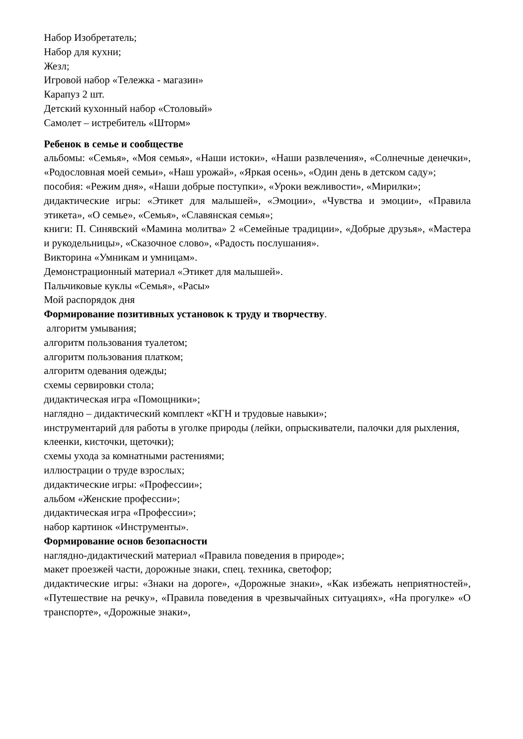Набор Изобретатель;
Набор для кухни;
Жезл;
Игровой набор «Тележка - магазин»
Карапуз 2 шт.
Детский кухонный набор «Столовый»
Самолет – истребитель «Шторм»
Ребенок в семье и сообществе
альбомы: «Семья», «Моя семья», «Наши истоки», «Наши развлечения», «Солнечные денечки», «Родословная моей семьи», «Наш урожай», «Яркая осень», «Один день в детском саду»;
пособия: «Режим дня», «Наши добрые поступки», «Уроки вежливости», «Мирилки»;
дидактические игры: «Этикет для малышей», «Эмоции», «Чувства и эмоции», «Правила этикета», «О семье», «Семья», «Славянская семья»;
книги: П. Синявский «Мамина молитва» 2 «Семейные традиции», «Добрые друзья», «Мастера и рукодельницы», «Сказочное слово», «Радость послушания».
Викторина «Умникам и умницам».
Демонстрационный материал «Этикет для малышей».
Пальчиковые куклы «Семья», «Расы»
Мой распорядок дня
Формирование позитивных установок к труду и творчеству.
алгоритм умывания;
алгоритм пользования туалетом;
алгоритм пользования платком;
алгоритм одевания одежды;
схемы сервировки стола;
дидактическая игра «Помощники»;
наглядно – дидактический комплект «КГН и трудовые навыки»;
инструментарий для работы в уголке природы (лейки, опрыскиватели, палочки для рыхления, клеенки, кисточки, щеточки);
схемы ухода за комнатными растениями;
иллюстрации о труде взрослых;
дидактические игры: «Профессии»;
альбом «Женские профессии»;
дидактическая игра «Профессии»;
набор картинок «Инструменты».
Формирование основ безопасности
наглядно-дидактический материал «Правила поведения в природе»;
макет проезжей части, дорожные знаки, спец. техника, светофор;
дидактические игры: «Знаки на дороге», «Дорожные знаки», «Как избежать неприятностей», «Путешествие на речку», «Правила поведения в чрезвычайных ситуациях», «На прогулке» «О транспорте», «Дорожные знаки»,